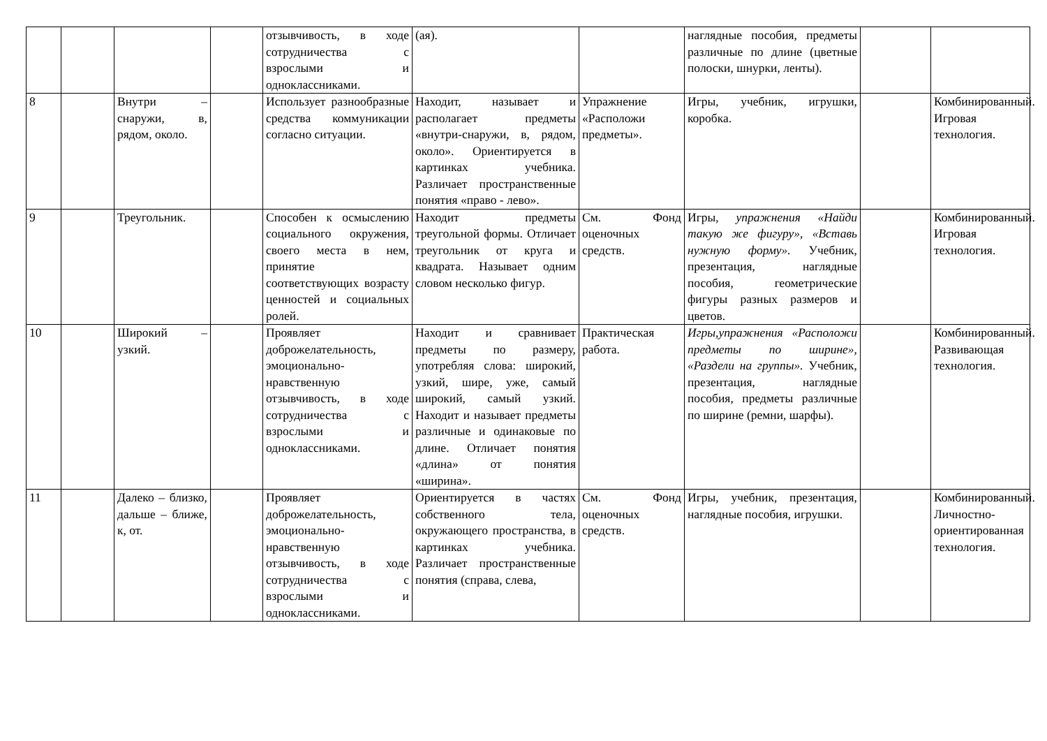| | | | | отзывчивость, в ходе сотрудничества с взрослыми и одноклассниками. | (ая). | | наглядные пособия, предметы различные по длине (цветные полоски, шнурки, ленты). | | |
| 8 | | Внутри – снаружи, в, рядом, около. | | Использует разнообразные средства коммуникации согласно ситуации. | Находит, называет и располагает предметы «внутри-снаружи, в, рядом, около». Ориентируется в картинках учебника. Различает пространственные понятия «право - лево». | Упражнение «Расположи предметы». | Игры, учебник, игрушки, коробка. | | Комбинированный. Игровая технология. |
| 9 | | Треугольник. | | Способен к осмыслению социального окружения, своего места в нем, принятие соответствующих возрасту ценностей и социальных ролей. | Находит предметы треугольной формы. Отличает треугольник от круга и квадрата. Называет одним словом несколько фигур. | См. Фонд оценочных средств. | Игры, упражнения «Найди такую же фигуру», «Вставь нужную форму». Учебник, презентация, наглядные пособия, геометрические фигуры разных размеров и цветов. | | Комбинированный. Игровая технология. |
| 10 | | Широкий – узкий. | | Проявляет доброжелательность, эмоционально-нравственную отзывчивость, в ходе сотрудничества с взрослыми и одноклассниками. | Находит и сравнивает предметы по размеру, употребляя слова: широкий, узкий, шире, уже, самый широкий, самый узкий. Находит и называет предметы различные и одинаковые по длине. Отличает понятия «длина» от понятия «ширина». | Практическая работа. | Игры,упражнения «Расположи предметы по ширине», «Раздели на группы». Учебник, презентация, наглядные пособия, предметы различные по ширине (ремни, шарфы). | | Комбинированный. Развивающая технология. |
| 11 | | Далеко – близко, дальше – ближе, к, от. | | Проявляет доброжелательность, эмоционально-нравственную отзывчивость, в ходе сотрудничества с взрослыми и одноклассниками. | Ориентируется в частях собственного тела, окружающего пространства, в картинках учебника. Различает пространственные понятия (справа, слева, | См. Фонд оценочных средств. | Игры, учебник, презентация, наглядные пособия, игрушки. | | Комбинированный. Личностно-ориентированная технология. |